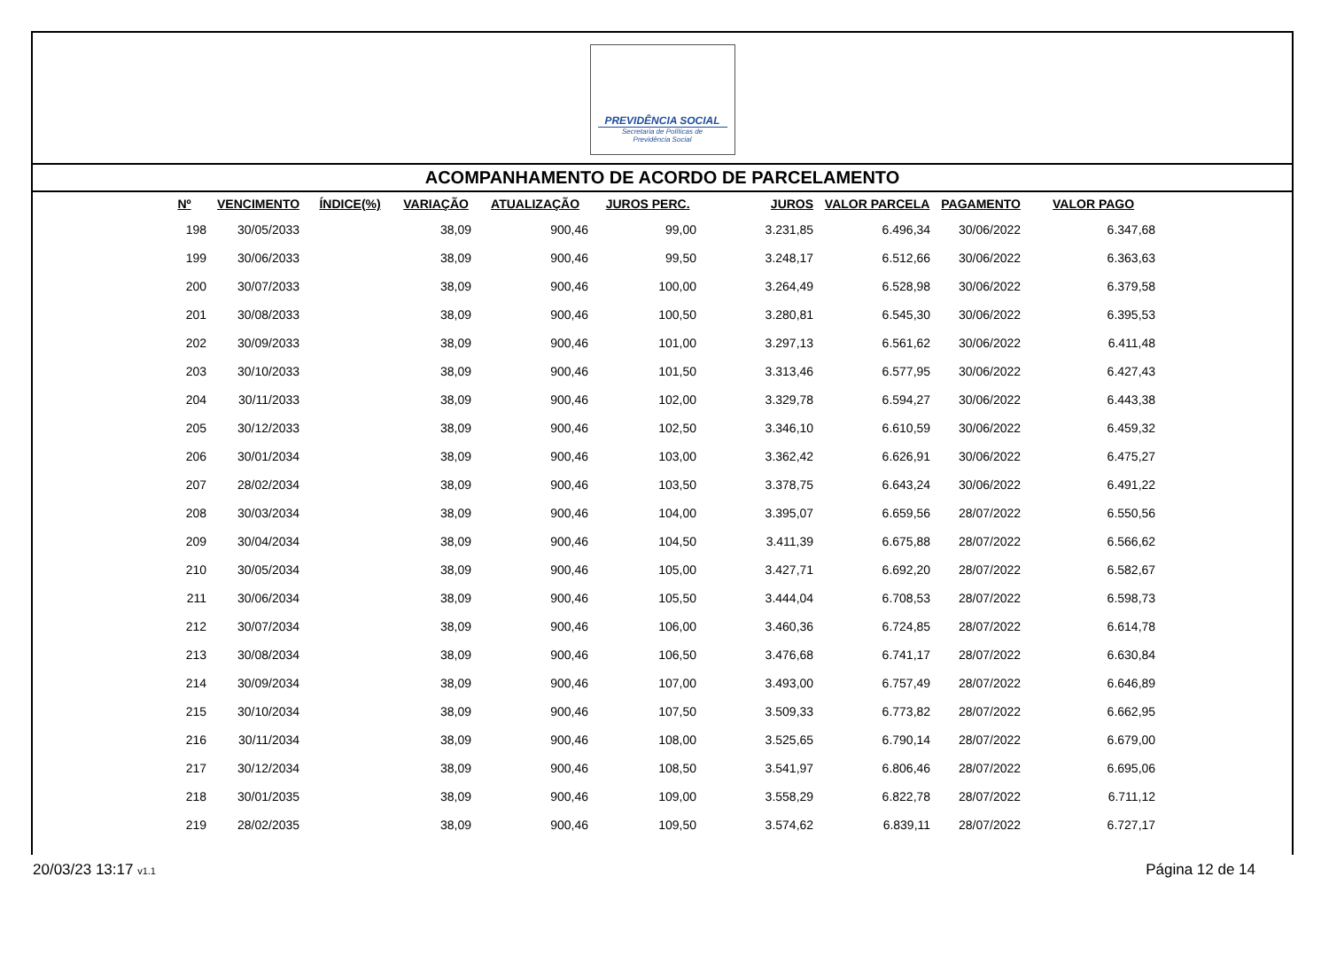PREVIDÊNCIA SOCIAL
Secretaria de Políticas de
Previdência Social
ACOMPANHAMENTO DE ACORDO DE PARCELAMENTO
| Nº | VENCIMENTO | ÍNDICE(%) | VARIAÇÃO | ATUALIZAÇÃO | JUROS PERC. | JUROS | VALOR PARCELA | PAGAMENTO | VALOR PAGO |
| --- | --- | --- | --- | --- | --- | --- | --- | --- | --- |
| 198 | 30/05/2033 | | 38,09 | 900,46 | 99,00 | 3.231,85 | 6.496,34 | 30/06/2022 | 6.347,68 |
| 199 | 30/06/2033 | | 38,09 | 900,46 | 99,50 | 3.248,17 | 6.512,66 | 30/06/2022 | 6.363,63 |
| 200 | 30/07/2033 | | 38,09 | 900,46 | 100,00 | 3.264,49 | 6.528,98 | 30/06/2022 | 6.379,58 |
| 201 | 30/08/2033 | | 38,09 | 900,46 | 100,50 | 3.280,81 | 6.545,30 | 30/06/2022 | 6.395,53 |
| 202 | 30/09/2033 | | 38,09 | 900,46 | 101,00 | 3.297,13 | 6.561,62 | 30/06/2022 | 6.411,48 |
| 203 | 30/10/2033 | | 38,09 | 900,46 | 101,50 | 3.313,46 | 6.577,95 | 30/06/2022 | 6.427,43 |
| 204 | 30/11/2033 | | 38,09 | 900,46 | 102,00 | 3.329,78 | 6.594,27 | 30/06/2022 | 6.443,38 |
| 205 | 30/12/2033 | | 38,09 | 900,46 | 102,50 | 3.346,10 | 6.610,59 | 30/06/2022 | 6.459,32 |
| 206 | 30/01/2034 | | 38,09 | 900,46 | 103,00 | 3.362,42 | 6.626,91 | 30/06/2022 | 6.475,27 |
| 207 | 28/02/2034 | | 38,09 | 900,46 | 103,50 | 3.378,75 | 6.643,24 | 30/06/2022 | 6.491,22 |
| 208 | 30/03/2034 | | 38,09 | 900,46 | 104,00 | 3.395,07 | 6.659,56 | 28/07/2022 | 6.550,56 |
| 209 | 30/04/2034 | | 38,09 | 900,46 | 104,50 | 3.411,39 | 6.675,88 | 28/07/2022 | 6.566,62 |
| 210 | 30/05/2034 | | 38,09 | 900,46 | 105,00 | 3.427,71 | 6.692,20 | 28/07/2022 | 6.582,67 |
| 211 | 30/06/2034 | | 38,09 | 900,46 | 105,50 | 3.444,04 | 6.708,53 | 28/07/2022 | 6.598,73 |
| 212 | 30/07/2034 | | 38,09 | 900,46 | 106,00 | 3.460,36 | 6.724,85 | 28/07/2022 | 6.614,78 |
| 213 | 30/08/2034 | | 38,09 | 900,46 | 106,50 | 3.476,68 | 6.741,17 | 28/07/2022 | 6.630,84 |
| 214 | 30/09/2034 | | 38,09 | 900,46 | 107,00 | 3.493,00 | 6.757,49 | 28/07/2022 | 6.646,89 |
| 215 | 30/10/2034 | | 38,09 | 900,46 | 107,50 | 3.509,33 | 6.773,82 | 28/07/2022 | 6.662,95 |
| 216 | 30/11/2034 | | 38,09 | 900,46 | 108,00 | 3.525,65 | 6.790,14 | 28/07/2022 | 6.679,00 |
| 217 | 30/12/2034 | | 38,09 | 900,46 | 108,50 | 3.541,97 | 6.806,46 | 28/07/2022 | 6.695,06 |
| 218 | 30/01/2035 | | 38,09 | 900,46 | 109,00 | 3.558,29 | 6.822,78 | 28/07/2022 | 6.711,12 |
| 219 | 28/02/2035 | | 38,09 | 900,46 | 109,50 | 3.574,62 | 6.839,11 | 28/07/2022 | 6.727,17 |
20/03/23 13:17 v1.1 Página 12 de 14